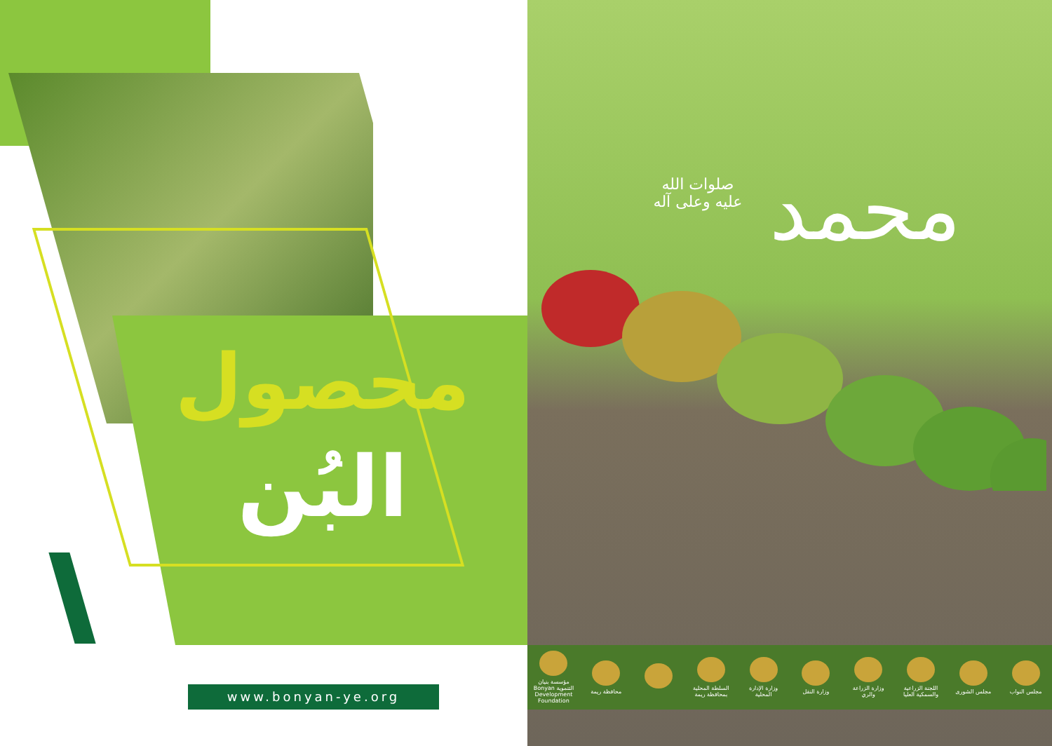محصول
البُن
www.bonyan-ye.org
محمد
صلوات الله عليه وعلى آله
مجلس النواب مجلس الشورى
اللجنة الزراعية والسمكية العليا
وزارة الزراعة والري
وزارة النقل
وزارة الإدارة المحلية
السلطة المحلية بمحافظة ريمة
محافظة ريمة
مؤسسة بنيان التنموية Bonyan Development Foundation